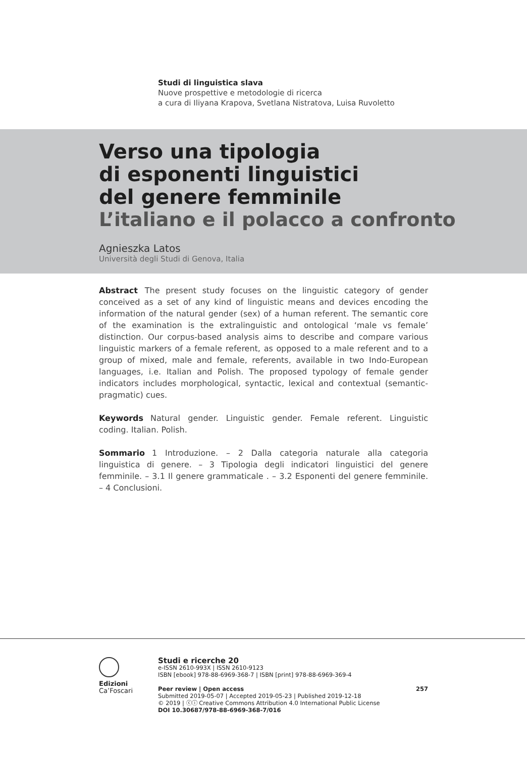Studi di linguistica slava
Nuove prospettive e metodologie di ricerca
a cura di Iliyana Krapova, Svetlana Nistratova, Luisa Ruvoletto
Verso una tipologia
di esponenti linguistici
del genere femminile
L’italiano e il polacco a confronto
Agnieszka Latos
Università degli Studi di Genova, Italia
Abstract The present study focuses on the linguistic category of gender conceived as a set of any kind of linguistic means and devices encoding the information of the natural gender (sex) of a human referent. The semantic core of the examination is the extralinguistic and ontological ‘male vs female’ distinction. Our corpus-based analysis aims to describe and compare various linguistic markers of a female referent, as opposed to a male referent and to a group of mixed, male and female, referents, available in two Indo-European languages, i.e. Italian and Polish. The proposed typology of female gender indicators includes morphological, syntactic, lexical and contextual (semantic-pragmatic) cues.
Keywords Natural gender. Linguistic gender. Female referent. Linguistic coding. Italian. Polish.
Sommario 1 Introduzione. – 2 Dalla categoria naturale alla categoria linguistica di genere. – 3 Tipologia degli indicatori linguistici del genere femminile. – 3.1 Il genere grammaticale . – 3.2 Esponenti del genere femminile. – 4 Conclusioni.
Edizioni
Ca’Foscari
Studi e ricerche 20
e-ISSN 2610-993X | ISSN 2610-9123
ISBN [ebook] 978-88-6969-368-7 | ISBN [print] 978-88-6969-369-4
Peer review | Open access 257
Submitted 2019-05-07 | Accepted 2019-05-23 | Published 2019-12-18
© 2019 | ⓒⓘ Creative Commons Attribution 4.0 International Public License
DOI 10.30687/978-88-6969-368-7/016